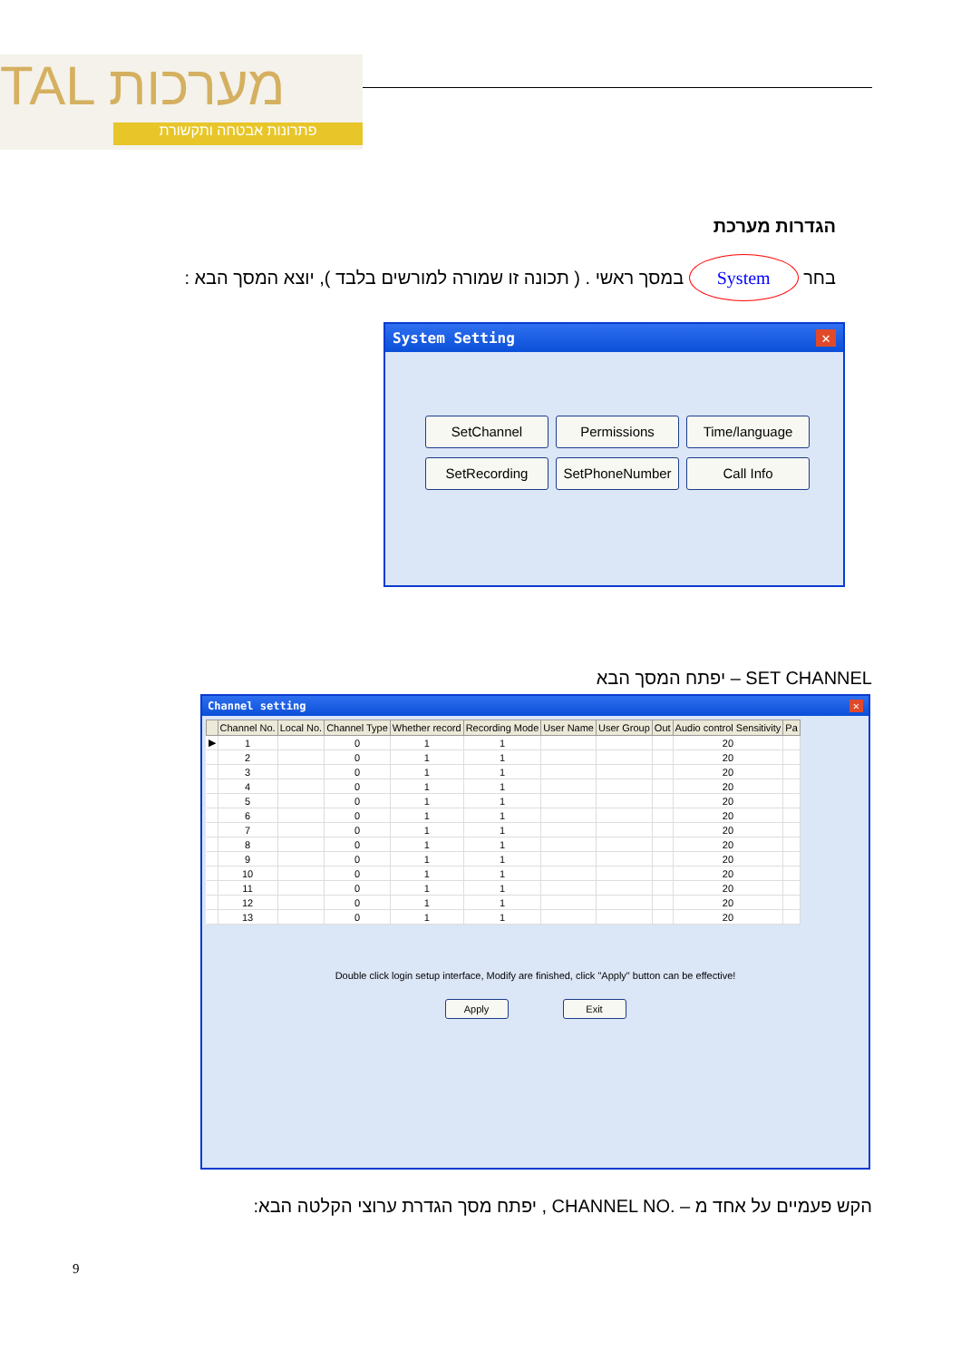TAL מערכות
פתרונות אבטחה ותקשורת
הגדרות מערכת
בחר System במסך ראשי . ( תכונה זו שמורה למורשים בלבד ), יוצא המסך הבא :
System Setting ✕
SetChannel Permissions Time/language
SetRecording SetPhoneNumber Call Info
SET CHANNEL – יפתח המסך הבא
Channel setting ✕
| | Channel No. | Local No. | Channel Type | Whether record | Recording Mode | User Name | User Group | Out | Audio control Sensitivity | Pa |
| --- | --- | --- | --- | --- | --- | --- | --- | --- | --- | --- |
| ▶ | 1 | | 0 | 1 | 1 | | | | 20 | |
| | 2 | | 0 | 1 | 1 | | | | 20 | |
| | 3 | | 0 | 1 | 1 | | | | 20 | |
| | 4 | | 0 | 1 | 1 | | | | 20 | |
| | 5 | | 0 | 1 | 1 | | | | 20 | |
| | 6 | | 0 | 1 | 1 | | | | 20 | |
| | 7 | | 0 | 1 | 1 | | | | 20 | |
| | 8 | | 0 | 1 | 1 | | | | 20 | |
| | 9 | | 0 | 1 | 1 | | | | 20 | |
| | 10 | | 0 | 1 | 1 | | | | 20 | |
| | 11 | | 0 | 1 | 1 | | | | 20 | |
| | 12 | | 0 | 1 | 1 | | | | 20 | |
| | 13 | | 0 | 1 | 1 | | | | 20 | |
Double click login setup interface, Modify are finished, click "Apply" button can be effective!
Apply Exit
הקש פעמיים על אחד מ – .CHANNEL NO , יפתח מסך הגדרת ערוצי הקלטה הבא:
9